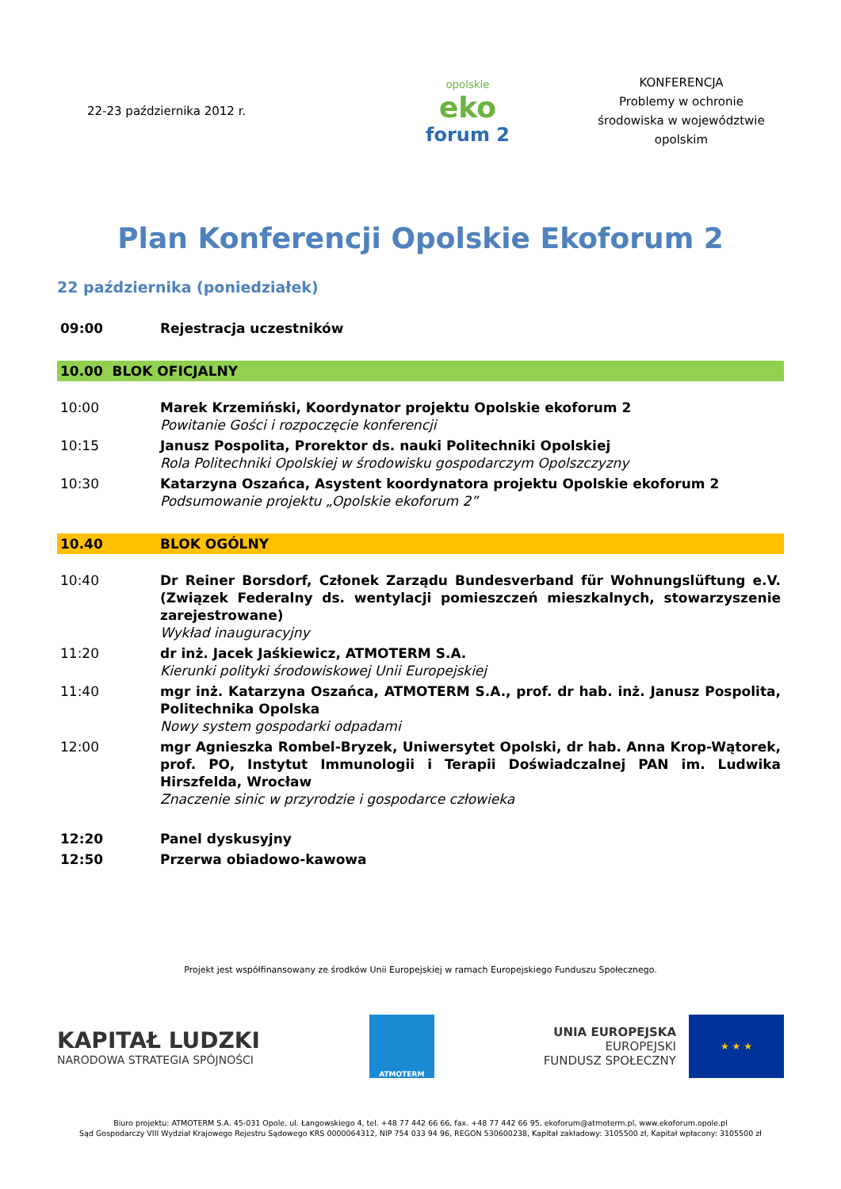22-23 października 2012 r. opolskie
eko
forum 2
KONFERENCJA
Problemy w ochronie
środowiska w województwie
opolskim
Plan Konferencji Opolskie Ekoforum 2
22 października (poniedziałek)
| 09:00 | Rejestracja uczestników |
| 10.00 BLOK OFICJALNY | |
| 10:00 | Marek Krzemiński, Koordynator projektu Opolskie ekoforum 2 Powitanie Gości i rozpoczęcie konferencji |
| 10:15 | Janusz Pospolita, Prorektor ds. nauki Politechniki Opolskiej Rola Politechniki Opolskiej w środowisku gospodarczym Opolszczyzny |
| 10:30 | Katarzyna Oszańca, Asystent koordynatora projektu Opolskie ekoforum 2 Podsumowanie projektu „Opolskie ekoforum 2” |
| 10.40 | BLOK OGÓLNY |
| 10:40 | Dr Reiner Borsdorf, Członek Zarządu Bundesverband für Wohnungslüftung e.V. (Związek Federalny ds. wentylacji pomieszczeń mieszkalnych, stowarzyszenie zarejestrowane) Wykład inauguracyjny |
| 11:20 | dr inż. Jacek Jaśkiewicz, ATMOTERM S.A. Kierunki polityki środowiskowej Unii Europejskiej |
| 11:40 | mgr inż. Katarzyna Oszańca, ATMOTERM S.A., prof. dr hab. inż. Janusz Pospolita, Politechnika Opolska Nowy system gospodarki odpadami |
| 12:00 | mgr Agnieszka Rombel-Bryzek, Uniwersytet Opolski, dr hab. Anna Krop-Wątorek, prof. PO, Instytut Immunologii i Terapii Doświadczalnej PAN im. Ludwika Hirszfelda, Wrocław Znaczenie sinic w przyrodzie i gospodarce człowieka |
| 12:20 | Panel dyskusyjny |
| 12:50 | Przerwa obiadowo-kawowa |
Projekt jest współfinansowany ze środków Unii Europejskiej w ramach Europejskiego Funduszu Społecznego.
KAPITAŁ LUDZKI
NARODOWA STRATEGIA SPÓJNOŚCI
ATMOTERM
UNIA EUROPEJSKA
EUROPEJSKI
FUNDUSZ SPOŁECZNY
★ ★ ★
Biuro projektu: ATMOTERM S.A. 45-031 Opole, ul. Łangowskiego 4, tel. +48 77 442 66 66, fax. +48 77 442 66 95, ekoforum@atmoterm.pl, www.ekoforum.opole.pl
Sąd Gospodarczy VIII Wydział Krajowego Rejestru Sądowego KRS 0000064312, NIP 754 033 94 96, REGON 530600238, Kapitał zakładowy: 3105500 zł, Kapitał wpłacony: 3105500 zł